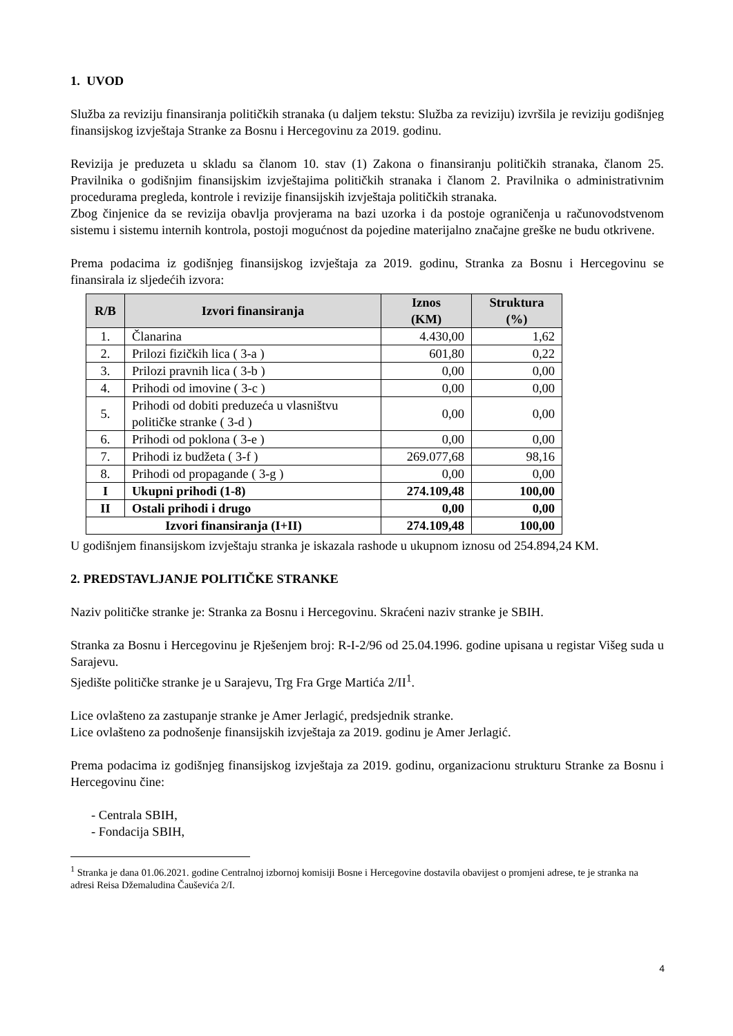1. UVOD
Služba za reviziju finansiranja političkih stranaka (u daljem tekstu: Služba za reviziju) izvršila je reviziju godišnjeg finansijskog izvještaja Stranke za Bosnu i Hercegovinu za 2019. godinu.
Revizija je preduzeta u skladu sa članom 10. stav (1) Zakona o finansiranju političkih stranaka, članom 25. Pravilnika o godišnjim finansijskim izvještajima političkih stranaka i članom 2. Pravilnika o administrativnim procedurama pregleda, kontrole i revizije finansijskih izvještaja političkih stranaka.
Zbog činjenice da se revizija obavlja provjerama na bazi uzorka i da postoje ograničenja u računovodstvenom sistemu i sistemu internih kontrola, postoji mogućnost da pojedine materijalno značajne greške ne budu otkrivene.
Prema podacima iz godišnjeg finansijskog izvještaja za 2019. godinu, Stranka za Bosnu i Hercegovinu se finansirala iz sljedećih izvora:
| R/B | Izvori finansiranja | Iznos (KM) | Struktura (%) |
| --- | --- | --- | --- |
| 1. | Članarina | 4.430,00 | 1,62 |
| 2. | Prilozi fizičkih lica ( 3-a ) | 601,80 | 0,22 |
| 3. | Prilozi pravnih lica ( 3-b ) | 0,00 | 0,00 |
| 4. | Prihodi od imovine ( 3-c ) | 0,00 | 0,00 |
| 5. | Prihodi od dobiti preduzeća u vlasništvu političke stranke ( 3-d ) | 0,00 | 0,00 |
| 6. | Prihodi od poklona ( 3-e ) | 0,00 | 0,00 |
| 7. | Prihodi iz budžeta ( 3-f ) | 269.077,68 | 98,16 |
| 8. | Prihodi od propagande ( 3-g ) | 0,00 | 0,00 |
| I | Ukupni prihodi (1-8) | 274.109,48 | 100,00 |
| II | Ostali prihodi i drugo | 0,00 | 0,00 |
| Izvori finansiranja (I+II) | | 274.109,48 | 100,00 |
U godišnjem finansijskom izvještaju stranka je iskazala rashode u ukupnom iznosu od 254.894,24 KM.
2. PREDSTAVLJANJE POLITIČKE STRANKE
Naziv političke stranke je: Stranka za Bosnu i Hercegovinu. Skraćeni naziv stranke je SBIH.
Stranka za Bosnu i Hercegovinu je Rješenjem broj: R-I-2/96 od 25.04.1996. godine upisana u registar Višeg suda u Sarajevu.
Sjedište političke stranke je u Sarajevu, Trg Fra Grge Martića 2/II<sup>1</sup>.
Lice ovlašteno za zastupanje stranke je Amer Jerlagić, predsjednik stranke.
Lice ovlašteno za podnošenje finansijskih izvještaja za 2019. godinu je Amer Jerlagić.
Prema podacima iz godišnjeg finansijskog izvještaja za 2019. godinu, organizacionu strukturu Stranke za Bosnu i Hercegovinu čine:
- Centrala SBIH,
- Fondacija SBIH,
<sup>1</sup> Stranka je dana 01.06.2021. godine Centralnoj izbornoj komisiji Bosne i Hercegovine dostavila obavijest o promjeni adrese, te je stranka na adresi Reisa Džemaludina Čauševića 2/I.
4